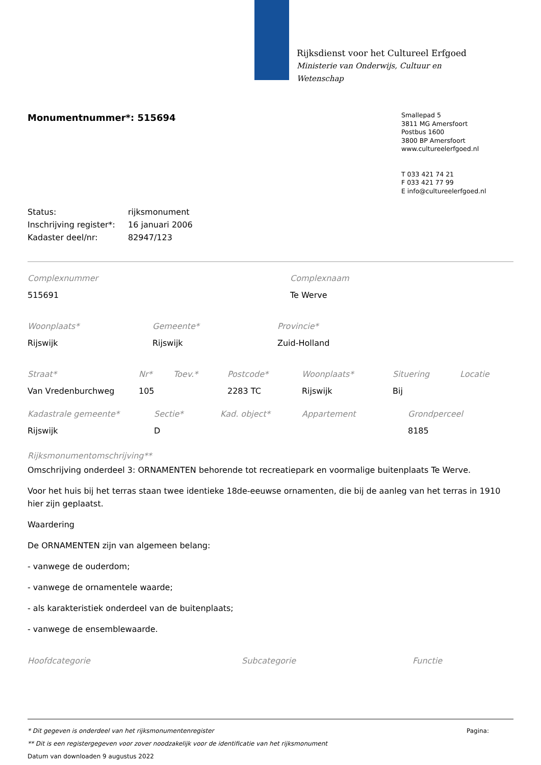Rijksdienst voor het Cultureel Erfgoed
Ministerie van Onderwijs, Cultuur en
Wetenschap
Monumentnummer*: 515694
Smallepad 5
3811 MG Amersfoort
Postbus 1600
3800 BP Amersfoort
www.cultureelerfgoed.nl
T 033 421 74 21
F 033 421 77 99
E info@cultureelerfgoed.nl
| Status: | rijksmonument |
| Inschrijving register*: | 16 januari 2006 |
| Kadaster deel/nr: | 82947/123 |
| Complexnummer | Complexnaam |
| --- | --- |
| 515691 | Te Werve |
| Woonplaats* | Gemeente* | Provincie* |
| --- | --- | --- |
| Rijswijk | Rijswijk | Zuid-Holland |
| Straat* | Nr* | Toev.* | Postcode* | Woonplaats* | Situering | Locatie |
| --- | --- | --- | --- | --- | --- | --- |
| Van Vredenburchweg | 105 | | 2283 TC | Rijswijk | Bij | |
| Kadastrale gemeente* | Sectie* | Kad. object* | Appartement | Grondperceel |
| --- | --- | --- | --- | --- |
| Rijswijk | D | | | 8185 |
Rijksmonumentomschrijving**
Omschrijving onderdeel 3: ORNAMENTEN behorende tot recreatiepark en voormalige buitenplaats Te Werve.
Voor het huis bij het terras staan twee identieke 18de-eeuwse ornamenten, die bij de aanleg van het terras in 1910 hier zijn geplaatst.
Waardering
De ORNAMENTEN zijn van algemeen belang:
- vanwege de ouderdom;
- vanwege de ornamentele waarde;
- als karakteristiek onderdeel van de buitenplaats;
- vanwege de ensemblewaarde.
| Hoofdcategorie | Subcategorie | Functie |
| --- | --- | --- |
* Dit gegeven is onderdeel van het rijksmonumentenregister Pagina:
** Dit is een registergegeven voor zover noodzakelijk voor de identificatie van het rijksmonument
Datum van downloaden 9 augustus 2022